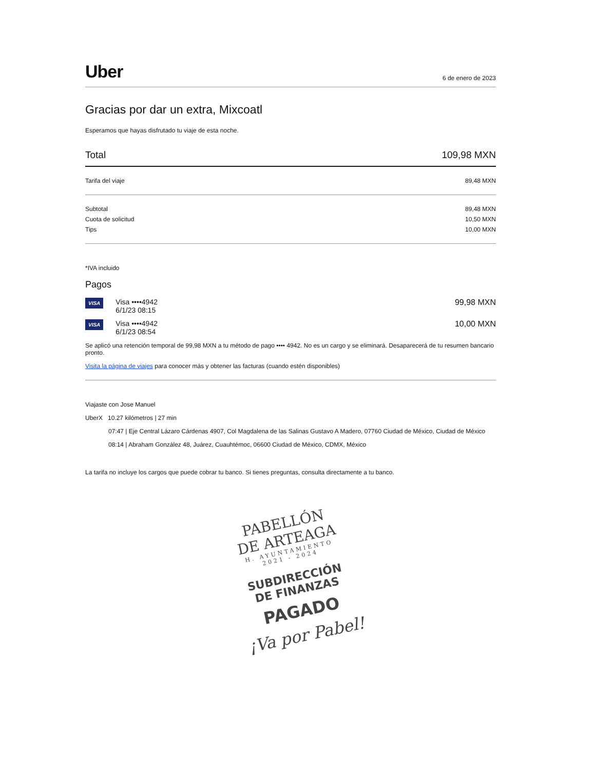Uber 6 de enero de 2023
Gracias por dar un extra, Mixcoatl
Esperamos que hayas disfrutado tu viaje de esta noche.
Total 109,98 MXN
Tarifa del viaje 89,48 MXN
Subtotal 89,48 MXN
Cuota de solicitud 10,50 MXN
Tips 10,00 MXN
*IVA incluido
Pagos
VISA Visa ••••4942
6/1/23 08:15 99,98 MXN
VISA Visa ••••4942
6/1/23 08:54 10,00 MXN
Se aplicó una retención temporal de 99,98 MXN a tu método de pago •••• 4942. No es un cargo y se eliminará. Desaparecerá de tu resumen bancario pronto.
Visita la página de viajes para conocer más y obtener las facturas (cuando estén disponibles)
Viajaste con Jose Manuel
UberX 10.27 kilómetros | 27 min
07:47 | Eje Central Lázaro Cárdenas 4907, Col Magdalena de las Salinas Gustavo A Madero, 07760 Ciudad de México, Ciudad de México
08:14 | Abraham González 48, Juárez, Cuauhtémoc, 06600 Ciudad de México, CDMX, México
La tarifa no incluye los cargos que puede cobrar tu banco. Si tienes preguntas, consulta directamente a tu banco.
PABELLÓN
DE ARTEAGA
H. AYUNTAMIENTO
2021 - 2024
SUBDIRECCIÓN
DE FINANZAS
PAGADO
¡Va por Pabel!